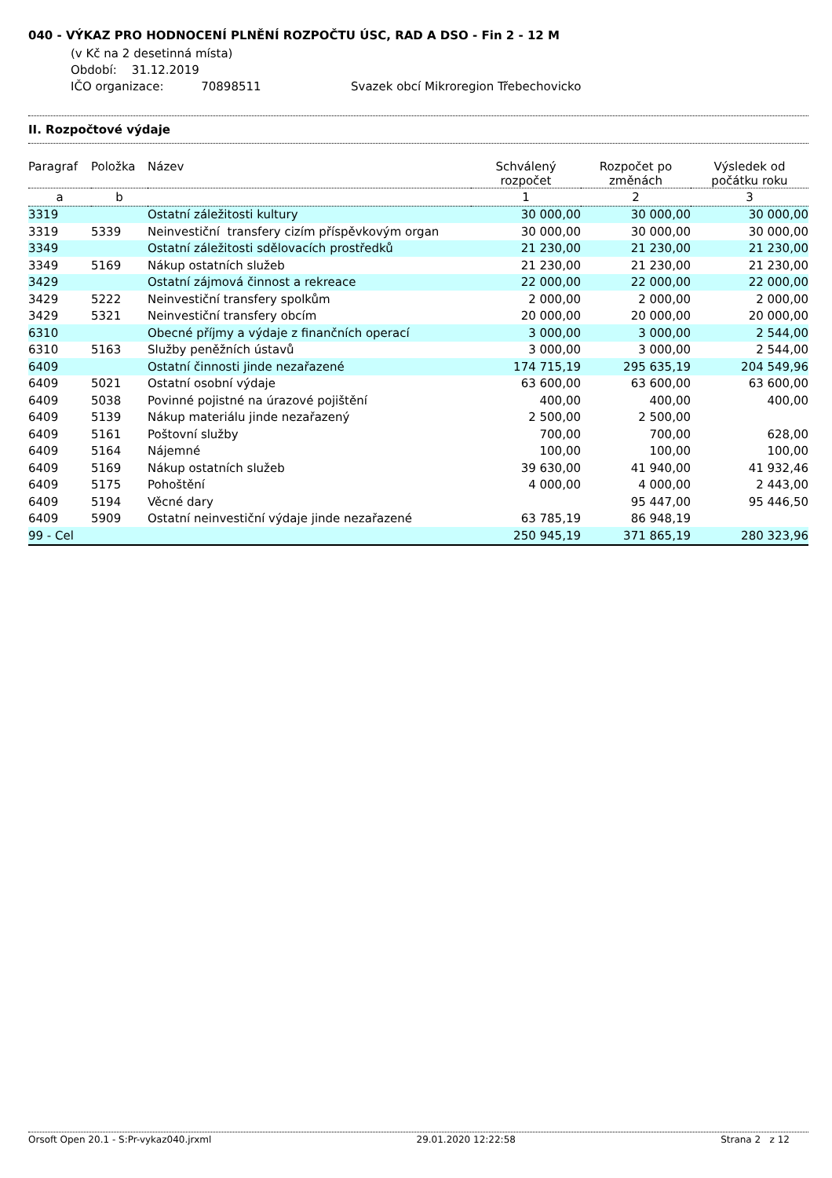040 - VÝKAZ PRO HODNOCENÍ PLNĚNÍ ROZPOČTU ÚSC, RAD A DSO - Fin 2 - 12 M
(v Kč na 2 desetinná místa)
Období: 31.12.2019
IČO organizace: 70898511 Svazek obcí Mikroregion Třebechovicko
II. Rozpočtové výdaje
| Paragraf | Položka | Název | Schválený rozpočet | Rozpočet po změnách | Výsledek od počátku roku |
| --- | --- | --- | --- | --- | --- |
| a | b | | 1 | 2 | 3 |
| 3319 | | Ostatní záležitosti kultury | 30 000,00 | 30 000,00 | 30 000,00 |
| 3319 | 5339 | Neinvestiční transfery cizím příspěvkovým organ | 30 000,00 | 30 000,00 | 30 000,00 |
| 3349 | | Ostatní záležitosti sdělovacích prostředků | 21 230,00 | 21 230,00 | 21 230,00 |
| 3349 | 5169 | Nákup ostatních služeb | 21 230,00 | 21 230,00 | 21 230,00 |
| 3429 | | Ostatní zájmová činnost a rekreace | 22 000,00 | 22 000,00 | 22 000,00 |
| 3429 | 5222 | Neinvestiční transfery spolkům | 2 000,00 | 2 000,00 | 2 000,00 |
| 3429 | 5321 | Neinvestiční transfery obcím | 20 000,00 | 20 000,00 | 20 000,00 |
| 6310 | | Obecné příjmy a výdaje z finančních operací | 3 000,00 | 3 000,00 | 2 544,00 |
| 6310 | 5163 | Služby peněžních ústavů | 3 000,00 | 3 000,00 | 2 544,00 |
| 6409 | | Ostatní činnosti jinde nezařazené | 174 715,19 | 295 635,19 | 204 549,96 |
| 6409 | 5021 | Ostatní osobní výdaje | 63 600,00 | 63 600,00 | 63 600,00 |
| 6409 | 5038 | Povinné pojistné na úrazové pojištění | 400,00 | 400,00 | 400,00 |
| 6409 | 5139 | Nákup materiálu jinde nezařazený | 2 500,00 | 2 500,00 | |
| 6409 | 5161 | Poštovní služby | 700,00 | 700,00 | 628,00 |
| 6409 | 5164 | Nájemné | 100,00 | 100,00 | 100,00 |
| 6409 | 5169 | Nákup ostatních služeb | 39 630,00 | 41 940,00 | 41 932,46 |
| 6409 | 5175 | Pohoštění | 4 000,00 | 4 000,00 | 2 443,00 |
| 6409 | 5194 | Věcné dary | | 95 447,00 | 95 446,50 |
| 6409 | 5909 | Ostatní neinvestiční výdaje jinde nezařazené | 63 785,19 | 86 948,19 | |
| 99 - Cel | | | 250 945,19 | 371 865,19 | 280 323,96 |
Orsoft Open 20.1 - S:Pr-vykaz040.jrxml 29.01.2020 12:22:58 Strana 2 z 12